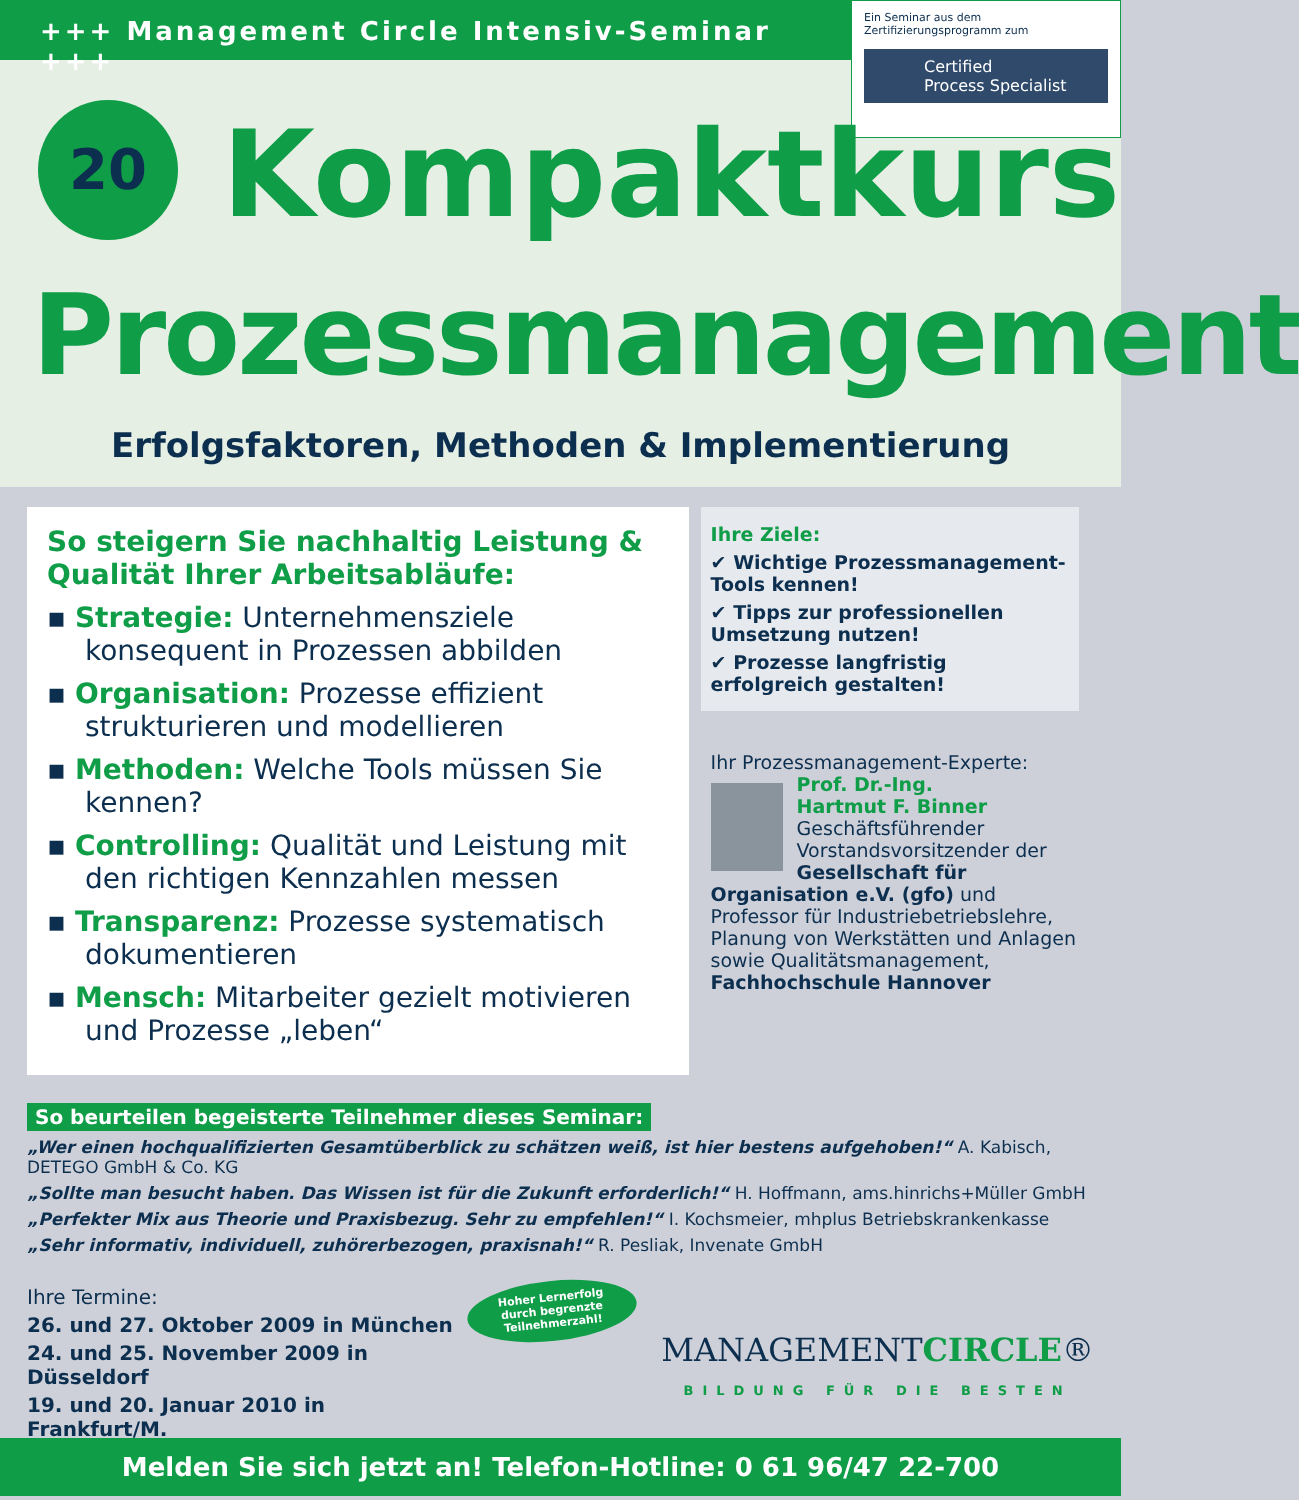+++ Management Circle Intensiv-Seminar +++
Ein Seminar aus dem
Zertifizierungsprogramm zum
Certified
Process Specialist
20 Kompaktkurs
Prozessmanagement
Erfolgsfaktoren, Methoden & Implementierung
So steigern Sie nachhaltig Leistung & Qualität Ihrer Arbeitsabläufe:
▪ Strategie: Unternehmensziele konsequent in Prozessen abbilden
▪ Organisation: Prozesse effizient strukturieren und modellieren
▪ Methoden: Welche Tools müssen Sie kennen?
▪ Controlling: Qualität und Leistung mit den richtigen Kennzahlen messen
▪ Transparenz: Prozesse systematisch dokumentieren
▪ Mensch: Mitarbeiter gezielt motivieren und Prozesse „leben“
Ihre Ziele:
✔ Wichtige Prozessmanagement-Tools kennen!
✔ Tipps zur professionellen Umsetzung nutzen!
✔ Prozesse langfristig erfolgreich gestalten!
Ihr Prozessmanagement-Experte:
Prof. Dr.-Ing.
Hartmut F. Binner
Geschäftsführender Vorstandsvorsitzender der Gesellschaft für Organisation e.V. (gfo) und Professor für Industriebetriebslehre, Planung von Werkstätten und Anlagen sowie Qualitätsmanagement, Fachhochschule Hannover
So beurteilen begeisterte Teilnehmer dieses Seminar:
„Wer einen hochqualifizierten Gesamtüberblick zu schätzen weiß, ist hier bestens aufgehoben!“ A. Kabisch, DETEGO GmbH & Co. KG
„Sollte man besucht haben. Das Wissen ist für die Zukunft erforderlich!“ H. Hoffmann, ams.hinrichs+Müller GmbH
„Perfekter Mix aus Theorie und Praxisbezug. Sehr zu empfehlen!“ I. Kochsmeier, mhplus Betriebskrankenkasse
„Sehr informativ, individuell, zuhörerbezogen, praxisnah!“ R. Pesliak, Invenate GmbH
Ihre Termine:
26. und 27. Oktober 2009 in München
24. und 25. November 2009 in Düsseldorf
19. und 20. Januar 2010 in Frankfurt/M.
Hoher Lernerfolg
durch begrenzte
Teilnehmerzahl!
MANAGEMENTCIRCLE®
BILDUNG FÜR DIE BESTEN
Melden Sie sich jetzt an! Telefon-Hotline: 0 61 96/47 22-700